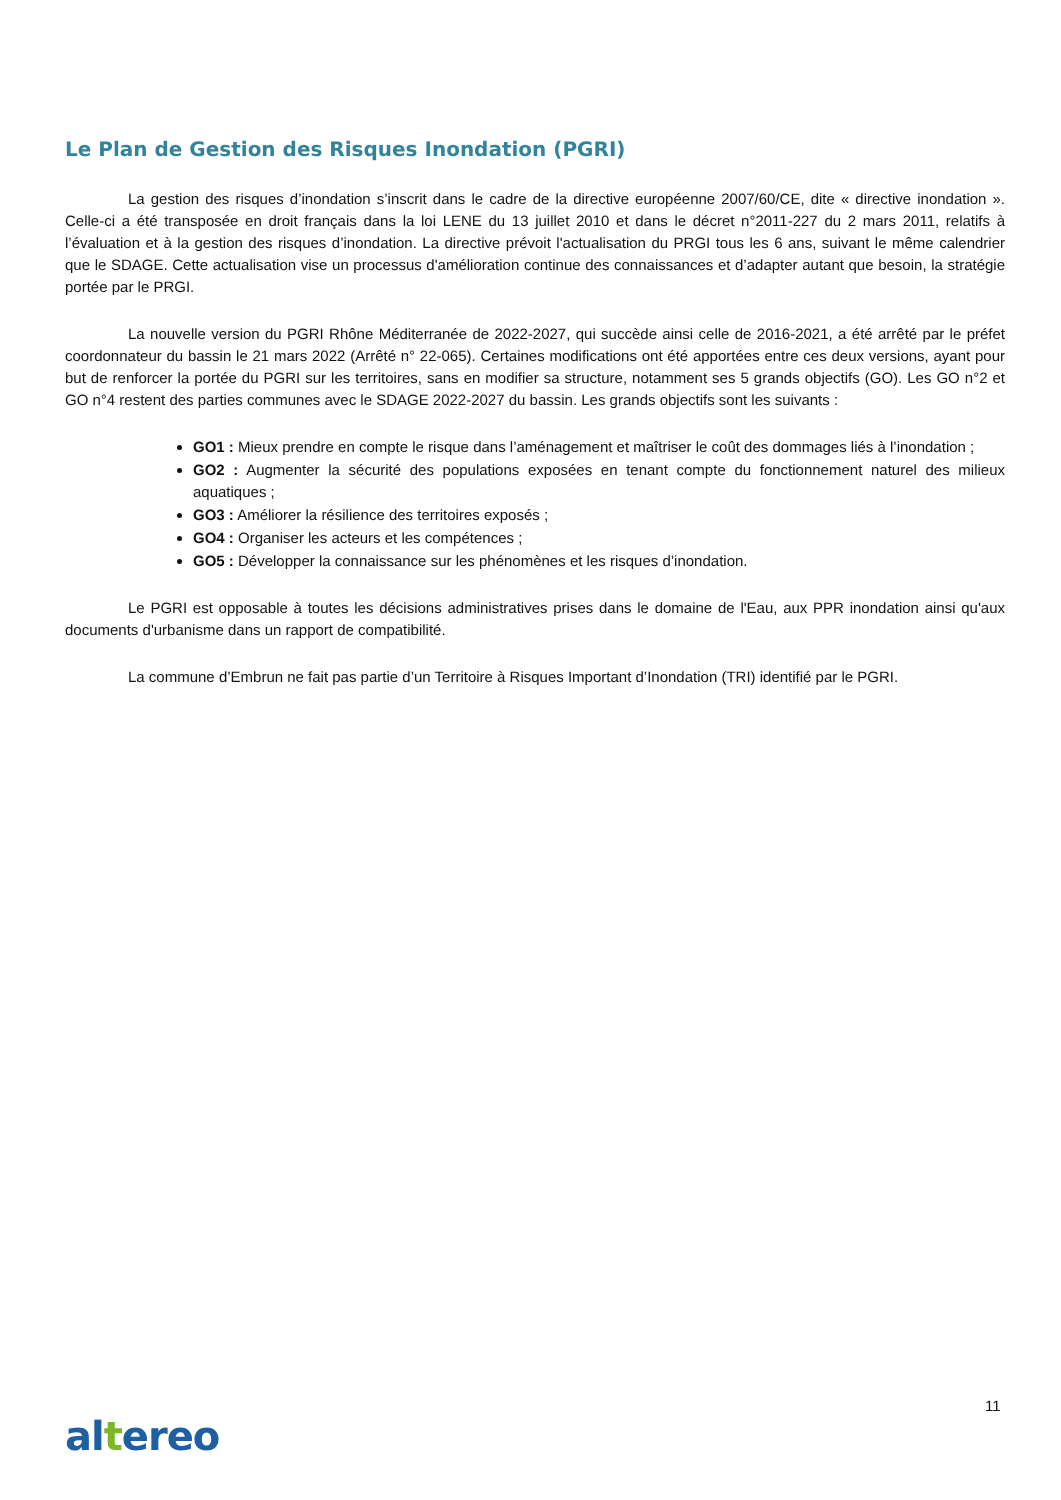Le Plan de Gestion des Risques Inondation (PGRI)
La gestion des risques d’inondation s’inscrit dans le cadre de la directive européenne 2007/60/CE, dite « directive inondation ». Celle-ci a été transposée en droit français dans la loi LENE du 13 juillet 2010 et dans le décret n°2011-227 du 2 mars 2011, relatifs à l’évaluation et à la gestion des risques d’inondation. La directive prévoit l'actualisation du PRGI tous les 6 ans, suivant le même calendrier que le SDAGE. Cette actualisation vise un processus d'amélioration continue des connaissances et d’adapter autant que besoin, la stratégie portée par le PRGI.
La nouvelle version du PGRI Rhône Méditerranée de 2022-2027, qui succède ainsi celle de 2016-2021, a été arrêté par le préfet coordonnateur du bassin le 21 mars 2022 (Arrêté n° 22-065). Certaines modifications ont été apportées entre ces deux versions, ayant pour but de renforcer la portée du PGRI sur les territoires, sans en modifier sa structure, notamment ses 5 grands objectifs (GO). Les GO n°2 et GO n°4 restent des parties communes avec le SDAGE 2022-2027 du bassin. Les grands objectifs sont les suivants :
GO1 : Mieux prendre en compte le risque dans l’aménagement et maîtriser le coût des dommages liés à l’inondation ;
GO2 : Augmenter la sécurité des populations exposées en tenant compte du fonctionnement naturel des milieux aquatiques ;
GO3 : Améliorer la résilience des territoires exposés ;
GO4 : Organiser les acteurs et les compétences ;
GO5 : Développer la connaissance sur les phénomènes et les risques d’inondation.
Le PGRI est opposable à toutes les décisions administratives prises dans le domaine de l'Eau, aux PPR inondation ainsi qu'aux documents d'urbanisme dans un rapport de compatibilité.
La commune d’Embrun ne fait pas partie d’un Territoire à Risques Important d’Inondation (TRI) identifié par le PGRI.
11
altereo